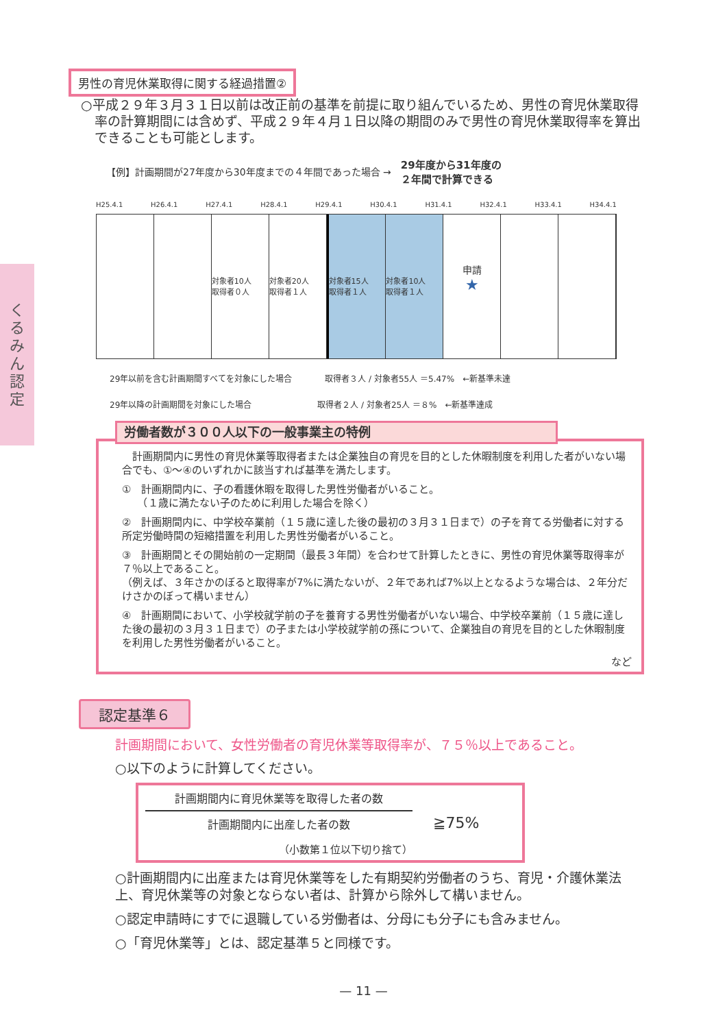くるみん認定
男性の育児休業取得に関する経過措置②
○平成２９年３月３１日以前は改正前の基準を前提に取り組んでいるため、男性の育児休業取得率の計算期間には含めず、平成２９年４月１日以降の期間のみで男性の育児休業取得率を算出できることも可能とします。
【例】計画期間が27年度から30年度までの４年間であった場合 → 29年度から31年度の
２年間で計算できる
H25.4.1 H26.4.1 H27.4.1 H28.4.1 H29.4.1 H30.4.1 H31.4.1 H32.4.1 H33.4.1 H34.4.1
対象者10人
取得者０人
対象者20人
取得者１人
対象者15人
取得者１人
対象者10人
取得者１人
申請
★
29年以前を含む計画期間すべてを対象にした場合　　　　取得者３人 / 対象者55人 ＝5.47%　←新基準未達
29年以降の計画期間を対象にした場合　　　　　　　　取得者２人 / 対象者25人 ＝８%　←新基準達成
労働者数が３００人以下の一般事業主の特例
　計画期間内に男性の育児休業等取得者または企業独自の育児を目的とした休暇制度を利用した者がいない場合でも、①〜④のいずれかに該当すれば基準を満たします。
①　計画期間内に、子の看護休暇を取得した男性労働者がいること。
　　（１歳に満たない子のために利用した場合を除く）
②　計画期間内に、中学校卒業前（１５歳に達した後の最初の３月３１日まで）の子を育てる労働者に対する所定労働時間の短縮措置を利用した男性労働者がいること。
③　計画期間とその開始前の一定期間（最長３年間）を合わせて計算したときに、男性の育児休業等取得率が７％以上であること。
（例えば、３年さかのぼると取得率が7%に満たないが、２年であれば7%以上となるような場合は、２年分だけさかのぼって構いません）
④　計画期間において、小学校就学前の子を養育する男性労働者がいない場合、中学校卒業前（１５歳に達した後の最初の３月３１日まで）の子または小学校就学前の孫について、企業独自の育児を目的とした休暇制度を利用した男性労働者がいること。
など
認定基準６
計画期間において、女性労働者の育児休業等取得率が、７５％以上であること。
○以下のように計算してください。
計画期間内に育児休業等を取得した者の数
計画期間内に出産した者の数
（小数第１位以下切り捨て）
≧75%
○計画期間内に出産または育児休業等をした有期契約労働者のうち、育児・介護休業法上、育児休業等の対象とならない者は、計算から除外して構いません。
○認定申請時にすでに退職している労働者は、分母にも分子にも含みません。
○「育児休業等」とは、認定基準５と同様です。
— 11 —